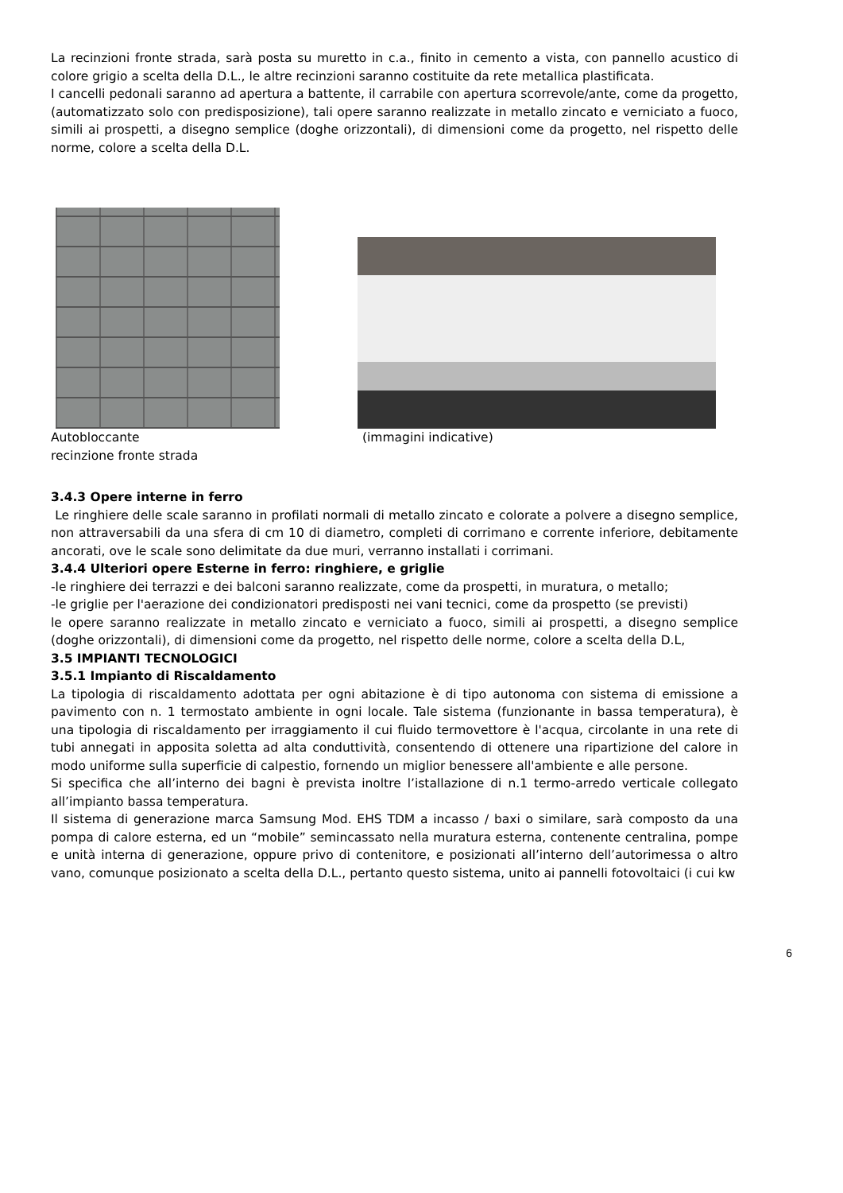La recinzioni fronte strada, sarà posta su muretto in c.a., finito in cemento a vista, con pannello acustico di colore grigio a scelta della D.L., le altre recinzioni saranno costituite da rete metallica plastificata.
I cancelli pedonali saranno ad apertura a battente, il carrabile con apertura scorrevole/ante, come da progetto, (automatizzato solo con predisposizione), tali opere saranno realizzate in metallo zincato e verniciato a fuoco, simili ai prospetti, a disegno semplice (doghe orizzontali), di dimensioni come da progetto, nel rispetto delle norme, colore a scelta della D.L.
Autobloccante
recinzione fronte strada
(immagini indicative)
3.4.3 Opere interne in ferro
Le ringhiere delle scale saranno in profilati normali di metallo zincato e colorate a polvere a disegno semplice, non attraversabili da una sfera di cm 10 di diametro, completi di corrimano e corrente inferiore, debitamente ancorati, ove le scale sono delimitate da due muri, verranno installati i corrimani.
3.4.4 Ulteriori opere Esterne in ferro: ringhiere, e griglie
-le ringhiere dei terrazzi e dei balconi saranno realizzate, come da prospetti, in muratura, o metallo;
-le griglie per l'aerazione dei condizionatori predisposti nei vani tecnici, come da prospetto (se previsti)
le opere saranno realizzate in metallo zincato e verniciato a fuoco, simili ai prospetti, a disegno semplice (doghe orizzontali), di dimensioni come da progetto, nel rispetto delle norme, colore a scelta della D.L,
3.5 IMPIANTI TECNOLOGICI
3.5.1 Impianto di Riscaldamento
La tipologia di riscaldamento adottata per ogni abitazione è di tipo autonoma con sistema di emissione a pavimento con n. 1 termostato ambiente in ogni locale. Tale sistema (funzionante in bassa temperatura), è una tipologia di riscaldamento per irraggiamento il cui fluido termovettore è l'acqua, circolante in una rete di tubi annegati in apposita soletta ad alta conduttività, consentendo di ottenere una ripartizione del calore in modo uniforme sulla superficie di calpestio, fornendo un miglior benessere all'ambiente e alle persone.
Si specifica che all’interno dei bagni è prevista inoltre l’istallazione di n.1 termo-arredo verticale collegato all’impianto bassa temperatura.
Il sistema di generazione marca Samsung Mod. EHS TDM a incasso / baxi o similare, sarà composto da una pompa di calore esterna, ed un “mobile” semincassato nella muratura esterna, contenente centralina, pompe e unità interna di generazione, oppure privo di contenitore, e posizionati all’interno dell’autorimessa o altro vano, comunque posizionato a scelta della D.L., pertanto questo sistema, unito ai pannelli fotovoltaici (i cui kw
6